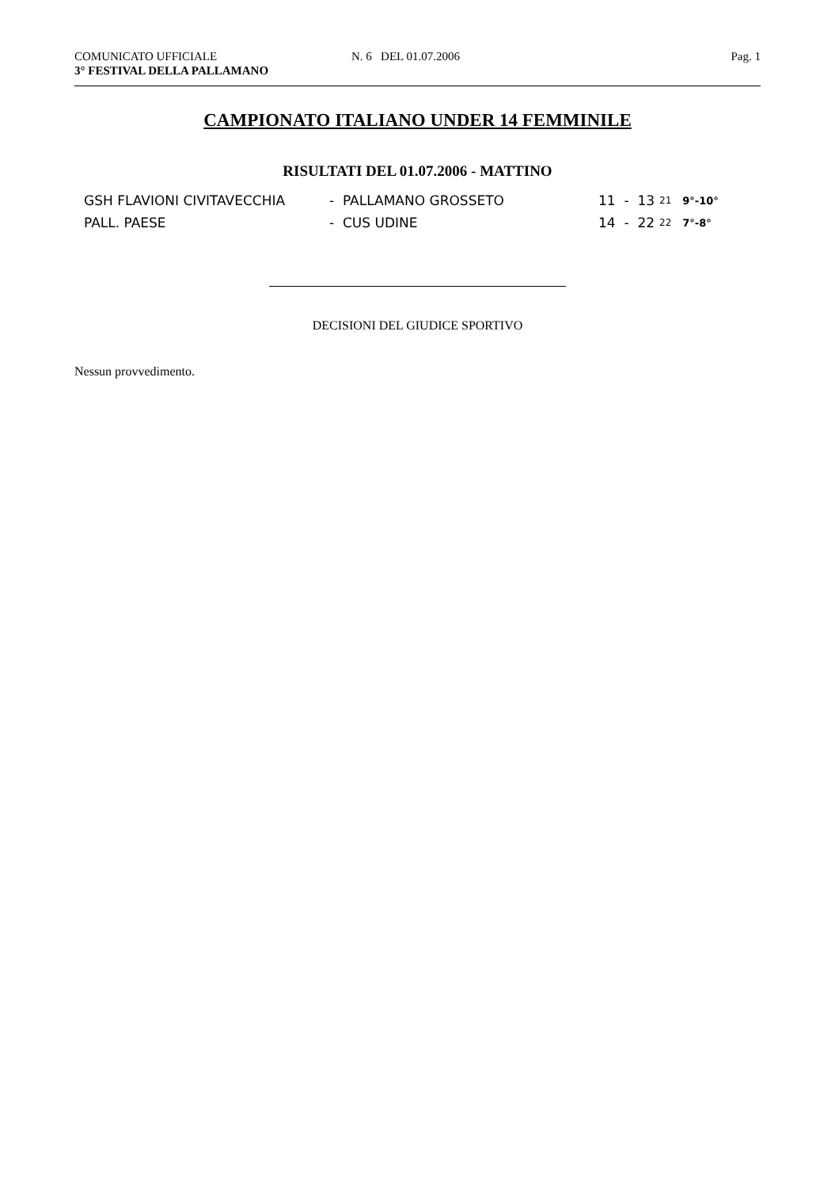COMUNICATO UFFICIALE
3° FESTIVAL DELLA PALLAMANO
N. 6 DEL 01.07.2006 Pag. 1
CAMPIONATO ITALIANO UNDER 14 FEMMINILE
RISULTATI DEL 01.07.2006 - MATTINO
| GSH FLAVIONI CIVITAVECCHIA | - PALLAMANO GROSSETO | 11 - 13 | 21 | 9°-10° |
| PALL. PAESE | - CUS UDINE | 14 - 22 | 22 | 7°-8° |
DECISIONI DEL GIUDICE SPORTIVO
Nessun provvedimento.